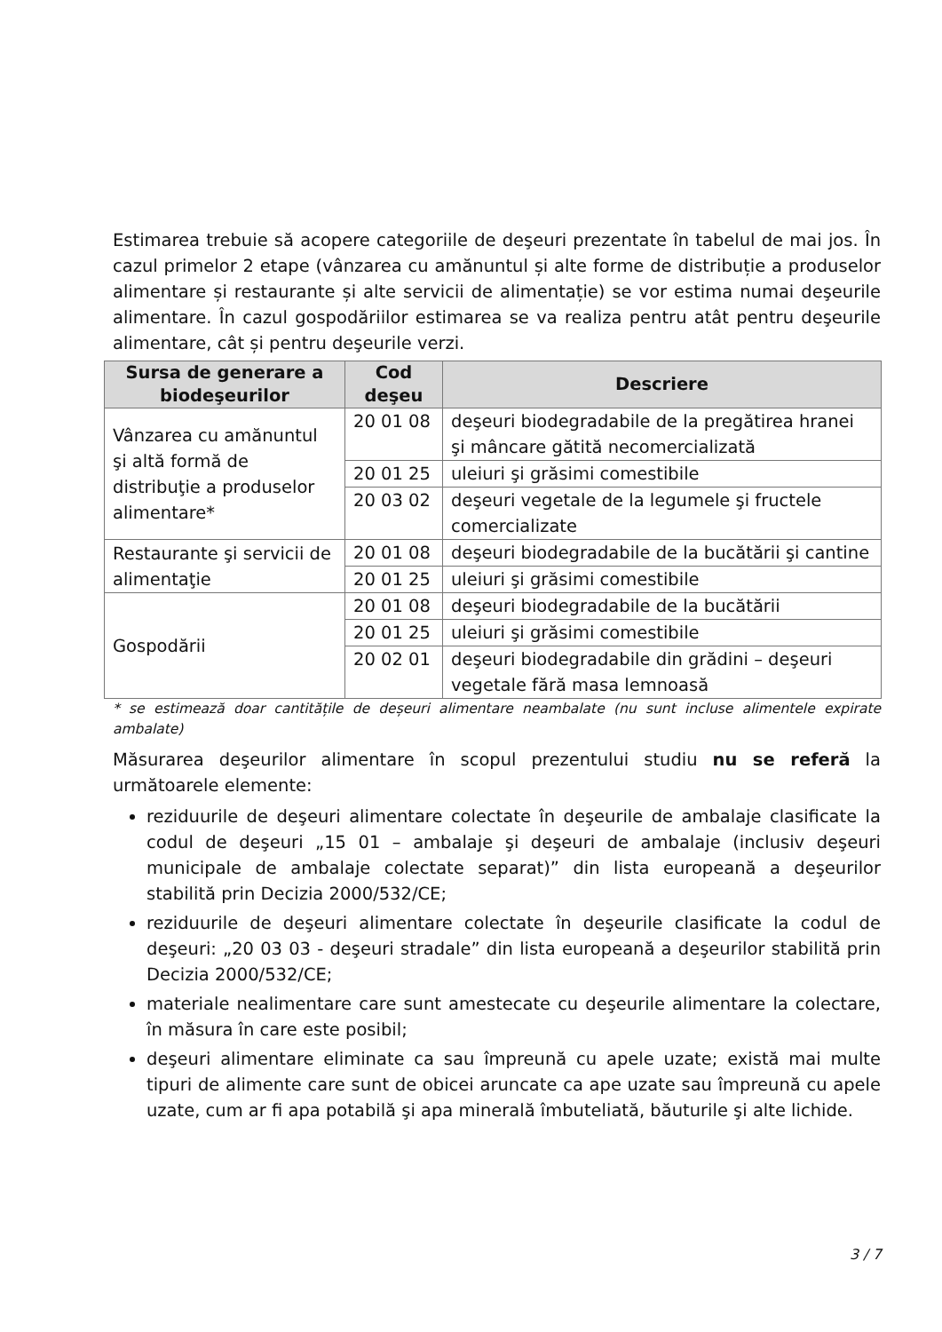Estimarea trebuie să acopere categoriile de deşeuri prezentate în tabelul de mai jos. În cazul primelor 2 etape (vânzarea cu amănuntul și alte forme de distribuție a produselor alimentare și restaurante și alte servicii de alimentație) se vor estima numai deşeurile alimentare. În cazul gospodăriilor estimarea se va realiza pentru atât pentru deşeurile alimentare, cât și pentru deşeurile verzi.
| Sursa de generare a biodeşeurilor | Cod deşeu | Descriere |
| --- | --- | --- |
| Vânzarea cu amănuntul şi altă formă de distribuţie a produselor alimentare* | 20 01 08 | deşeuri biodegradabile de la pregătirea hranei şi mâncare gătită necomercializată |
| | 20 01 25 | uleiuri şi grăsimi comestibile |
| | 20 03 02 | deşeuri vegetale de la legumele şi fructele comercializate |
| Restaurante şi servicii de alimentaţie | 20 01 08 | deşeuri biodegradabile de la bucătării şi cantine |
| | 20 01 25 | uleiuri şi grăsimi comestibile |
| Gospodării | 20 01 08 | deşeuri biodegradabile de la bucătării |
| | 20 01 25 | uleiuri şi grăsimi comestibile |
| | 20 02 01 | deşeuri biodegradabile din grădini – deşeuri vegetale fără masa lemnoasă |
* se estimează doar cantitățile de deșeuri alimentare neambalate (nu sunt incluse alimentele expirate ambalate)
Măsurarea deşeurilor alimentare în scopul prezentului studiu nu se referă la următoarele elemente:
reziduurile de deşeuri alimentare colectate în deşeurile de ambalaje clasificate la codul de deşeuri „15 01 – ambalaje şi deşeuri de ambalaje (inclusiv deşeuri municipale de ambalaje colectate separat)” din lista europeană a deşeurilor stabilită prin Decizia 2000/532/CE;
reziduurile de deşeuri alimentare colectate în deşeurile clasificate la codul de deşeuri: „20 03 03 - deşeuri stradale” din lista europeană a deşeurilor stabilită prin Decizia 2000/532/CE;
materiale nealimentare care sunt amestecate cu deşeurile alimentare la colectare, în măsura în care este posibil;
deşeuri alimentare eliminate ca sau împreună cu apele uzate; există mai multe tipuri de alimente care sunt de obicei aruncate ca ape uzate sau împreună cu apele uzate, cum ar fi apa potabilă şi apa minerală îmbuteliată, băuturile şi alte lichide.
3 / 7